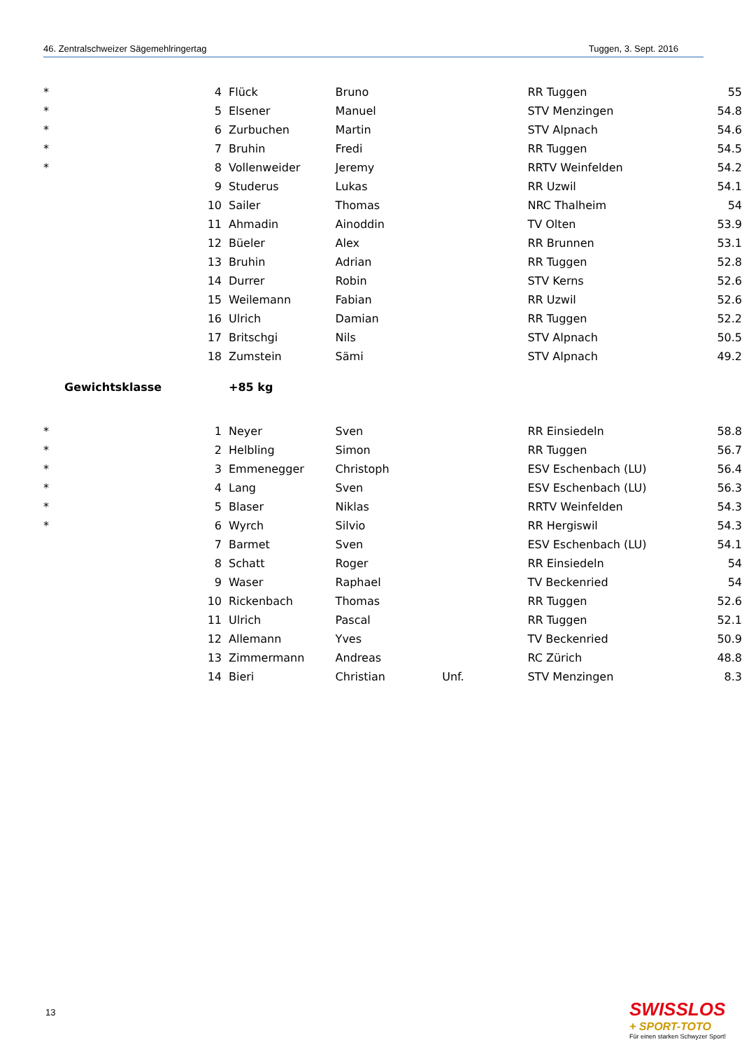46. Zentralschweizer Sägemehlringertag Tuggen, 3. Sept. 2016
| * | 4 | Flück | Bruno | | RR Tuggen | 55 |
| * | 5 | Elsener | Manuel | | STV Menzingen | 54.8 |
| * | 6 | Zurbuchen | Martin | | STV Alpnach | 54.6 |
| * | 7 | Bruhin | Fredi | | RR Tuggen | 54.5 |
| * | 8 | Vollenweider | Jeremy | | RRTV Weinfelden | 54.2 |
| | 9 | Studerus | Lukas | | RR Uzwil | 54.1 |
| | 10 | Sailer | Thomas | | NRC Thalheim | 54 |
| | 11 | Ahmadin | Ainoddin | | TV Olten | 53.9 |
| | 12 | Büeler | Alex | | RR Brunnen | 53.1 |
| | 13 | Bruhin | Adrian | | RR Tuggen | 52.8 |
| | 14 | Durrer | Robin | | STV Kerns | 52.6 |
| | 15 | Weilemann | Fabian | | RR Uzwil | 52.6 |
| | 16 | Ulrich | Damian | | RR Tuggen | 52.2 |
| | 17 | Britschgi | Nils | | STV Alpnach | 50.5 |
| | 18 | Zumstein | Sämi | | STV Alpnach | 49.2 |
| Gewichtsklasse | | +85 kg | | | | |
| * | 1 | Neyer | Sven | | RR Einsiedeln | 58.8 |
| * | 2 | Helbling | Simon | | RR Tuggen | 56.7 |
| * | 3 | Emmenegger | Christoph | | ESV Eschenbach (LU) | 56.4 |
| * | 4 | Lang | Sven | | ESV Eschenbach (LU) | 56.3 |
| * | 5 | Blaser | Niklas | | RRTV Weinfelden | 54.3 |
| * | 6 | Wyrch | Silvio | | RR Hergiswil | 54.3 |
| | 7 | Barmet | Sven | | ESV Eschenbach (LU) | 54.1 |
| | 8 | Schatt | Roger | | RR Einsiedeln | 54 |
| | 9 | Waser | Raphael | | TV Beckenried | 54 |
| | 10 | Rickenbach | Thomas | | RR Tuggen | 52.6 |
| | 11 | Ulrich | Pascal | | RR Tuggen | 52.1 |
| | 12 | Allemann | Yves | | TV Beckenried | 50.9 |
| | 13 | Zimmermann | Andreas | | RC Zürich | 48.8 |
| | 14 | Bieri | Christian | Unf. | STV Menzingen | 8.3 |
13
SWISSLOS
+ SPORT-TOTO
Für einen starken Schwyzer Sport!